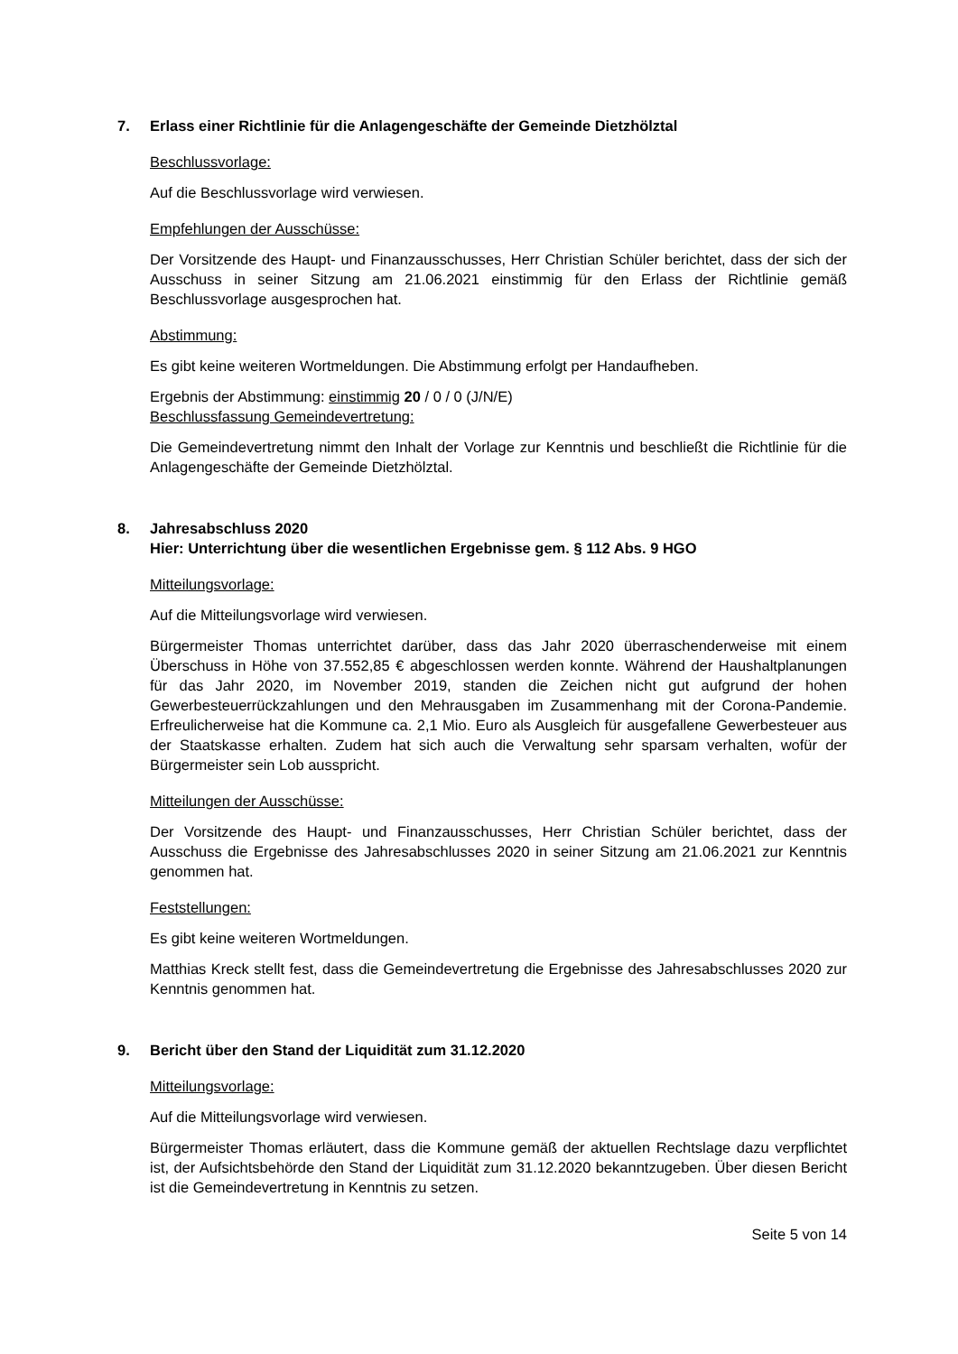7. Erlass einer Richtlinie für die Anlagengeschäfte der Gemeinde Dietzhölztal
Beschlussvorlage:
Auf die Beschlussvorlage wird verwiesen.
Empfehlungen der Ausschüsse:
Der Vorsitzende des Haupt- und Finanzausschusses, Herr Christian Schüler berichtet, dass der sich der Ausschuss in seiner Sitzung am 21.06.2021 einstimmig für den Erlass der Richtlinie gemäß Beschlussvorlage ausgesprochen hat.
Abstimmung:
Es gibt keine weiteren Wortmeldungen. Die Abstimmung erfolgt per Handaufheben.
Ergebnis der Abstimmung: einstimmig 20 / 0 / 0 (J/N/E)
Beschlussfassung Gemeindevertretung:
Die Gemeindevertretung nimmt den Inhalt der Vorlage zur Kenntnis und beschließt die Richtlinie für die Anlagengeschäfte der Gemeinde Dietzhölztal.
8. Jahresabschluss 2020
Hier: Unterrichtung über die wesentlichen Ergebnisse gem. § 112 Abs. 9 HGO
Mitteilungsvorlage:
Auf die Mitteilungsvorlage wird verwiesen.
Bürgermeister Thomas unterrichtet darüber, dass das Jahr 2020 überraschenderweise mit einem Überschuss in Höhe von 37.552,85 € abgeschlossen werden konnte. Während der Haushaltplanungen für das Jahr 2020, im November 2019, standen die Zeichen nicht gut aufgrund der hohen Gewerbesteuerrückzahlungen und den Mehrausgaben im Zusammenhang mit der Corona-Pandemie. Erfreulicherweise hat die Kommune ca. 2,1 Mio. Euro als Ausgleich für ausgefallene Gewerbesteuer aus der Staatskasse erhalten. Zudem hat sich auch die Verwaltung sehr sparsam verhalten, wofür der Bürgermeister sein Lob ausspricht.
Mitteilungen der Ausschüsse:
Der Vorsitzende des Haupt- und Finanzausschusses, Herr Christian Schüler berichtet, dass der Ausschuss die Ergebnisse des Jahresabschlusses 2020 in seiner Sitzung am 21.06.2021 zur Kenntnis genommen hat.
Feststellungen:
Es gibt keine weiteren Wortmeldungen.
Matthias Kreck stellt fest, dass die Gemeindevertretung die Ergebnisse des Jahresabschlusses 2020 zur Kenntnis genommen hat.
9. Bericht über den Stand der Liquidität zum 31.12.2020
Mitteilungsvorlage:
Auf die Mitteilungsvorlage wird verwiesen.
Bürgermeister Thomas erläutert, dass die Kommune gemäß der aktuellen Rechtslage dazu verpflichtet ist, der Aufsichtsbehörde den Stand der Liquidität zum 31.12.2020 bekanntzugeben. Über diesen Bericht ist die Gemeindevertretung in Kenntnis zu setzen.
Seite 5 von 14